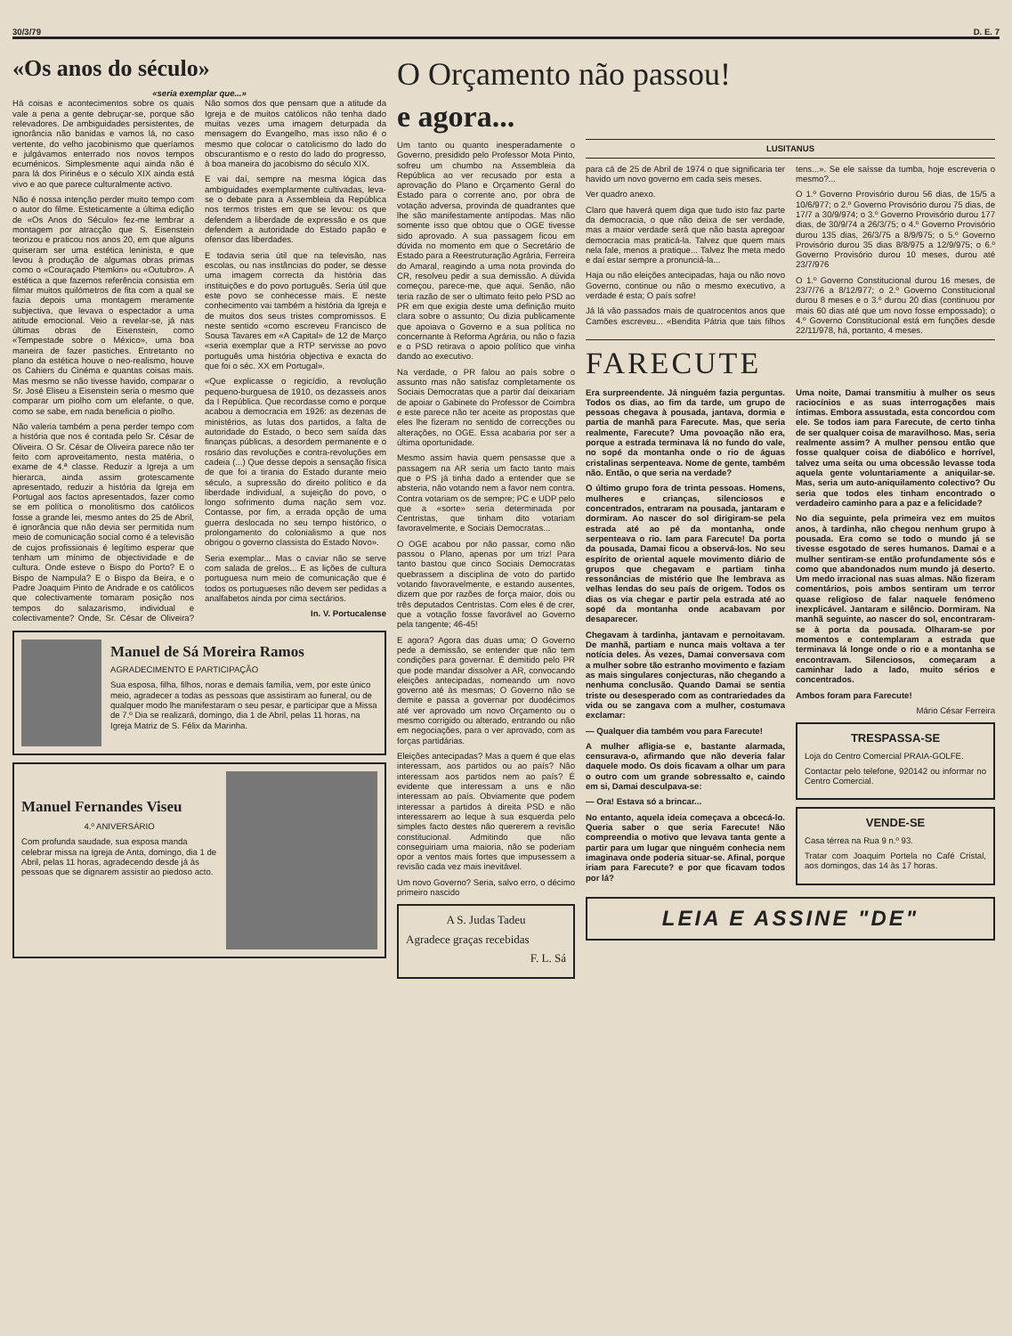30/3/79 D. E. 7
«Os anos do século»
«seria exemplar que...»
Há coisas e acontecimentos sobre os quais vale a pena a gente debruçar-se, porque são relevadores. De ambiguidades persistentes, de ignorância não banidas e vamos lá, no caso vertente, do velho jacobinismo que queríamos e julgávamos enterrado nos novos tempos ecuménicos. Simplesmente aqui ainda não é para lá dos Pirinéus e o século XIX ainda está vivo e ao que parece culturalmente activo.
Não é nossa intenção perder muito tempo com o autor do filme. Esteticamente a última edição de «Os Anos do Século» fez-me lembrar a montagem por atracção que S. Eisenstein teorizou e praticou nos anos 20, em que alguns quiseram ser uma estética leninista, e que levou à produção de algumas obras primas como o «Couraçado Ptemkin» ou «Outubro». A estética a que fazemos referência consistia em filmar muitos quilómetros de fita com a qual se fazia depois uma montagem meramente subjectiva, que levava o espectador a uma atitude emocional. Veio a revelar-se, já nas últimas obras de Eisenstein, como «Tempestade sobre o México», uma boa maneira de fazer pastiches. Entretanto no plano da estética houve o neo-realismo, houve os Cahiers du Cinéma e quantas coisas mais. Mas mesmo se não tivesse havido, comparar o Sr. José Eliseu a Eisenstein seria o mesmo que comparar um piolho com um elefante, o que, como se sabe, em nada beneficia o piolho.
Não valeria também a pena perder tempo com a história que nos é contada pelo Sr. César de Oliveira. O Sr. César de Oliveira parece não ter feito com aproveitamento, nesta matéria, o exame de 4.ª classe. Reduzir a Igreja a um hierarca, ainda assim grotescamente apresentado, reduzir a história da Igreja em Portugal aos factos apresentados, fazer como se em política o monolitismo dos católicos fosse a grande lei, mesmo antes do 25 de Abril, é ignorância que não devia ser permitida num meio de comunicação social como é a televisão de cujos profissionais é legítimo esperar que tenham um mínimo de objectividade e de cultura. Onde esteve o Bispo do Porto? E o Bispo de Nampula? E o Bispo da Beira, e o Padre Joaquim Pinto de Andrade e os católicos que colectivamente tomaram posição nos tempos do salazarismo, individual e colectivamente? Onde, Sr. César de Oliveira? Não somos dos que pensam que a atitude da Igreja e de muitos católicos não tenha dado muitas vezes uma imagem deturpada da mensagem do Evangelho, mas isso não é o mesmo que colocar o catolicismo do lado do obscurantismo e o resto do lado do progresso, à boa maneira do jacobismo do século XIX.
E vai daí, sempre na mesma lógica das ambiguidades exemplarmente cultivadas, leva-se o debate para a Assembleia da República nos termos tristes em que se levou: os que defendem a liberdade de expressão e os que defendem a autoridade do Estado papão e ofensor das liberdades.
E todavia seria útil que na televisão, nas escolas, ou nas instâncias do poder, se desse uma imagem correcta da história das instituições e do povo português. Seria útil que este povo se conhecesse mais. E neste conhecimento vai também a história da Igreja e de muitos dos seus tristes compromissos. E neste sentido «como escreveu Francisco de Sousa Tavares em «A Capital» de 12 de Março «seria exemplar que a RTP servisse ao povo português uma história objectiva e exacta do que foi o séc. XX em Portugal».
«Que explicasse o regicídio, a revolução pequeno-burguesa de 1910, os dezasseis anos da I República. Que recordasse como e porque acabou a democracia em 1926: as dezenas de ministérios, as lutas dos partidos, a falta de autoridade do Estado, o beco sem saída das finanças públicas, a desordem permanente e o rosário das revoluções e contra-revoluções em cadeia (...) Que desse depois a sensação física de que foi a tirania do Estado durante meio século, a supressão do direito político e da liberdade individual, a sujeição do povo, o longo sofrimento duma nação sem voz. Contasse, por fim, a errada opção de uma guerra deslocada no seu tempo histórico, o prolongamento do colonialismo a que nos obrigou o governo classista do Estado Novo».
Seria exemplar... Mas o caviar não se serve com salada de grelos... E as lições de cultura portuguesa num meio de comunicação que é todos os portugueses não devem ser pedidas a analfabetos ainda por cima sectários.
In. V. Portucalense
Manuel de Sá Moreira Ramos
AGRADECIMENTO E PARTICIPAÇÃO
Sua esposa, filha, filhos, noras e demais família, vem, por este único meio, agradecer a todas as pessoas que assistiram ao funeral, ou de qualquer modo lhe manifestaram o seu pesar, e participar que a Missa de 7.º Dia se realizará, domingo, dia 1 de Abril, pelas 11 horas, na Igreja Matriz de S. Félix da Marinha.
Manuel Fernandes Viseu
4.º ANIVERSÁRIO
Com profunda saudade, sua esposa manda celebrar missa na Igreja de Anta, domingo, dia 1 de Abril, pelas 11 horas, agradecendo desde já às pessoas que se dignarem assistir ao piedoso acto.
O Orçamento não passou!
e agora...
Um tanto ou quanto inesperadamente o Governo, presidido pelo Professor Mota Pinto, sofreu um chumbo na Assembleia da República ao ver recusado por esta a aprovação do Plano e Orçamento Geral do Estado para o corrente ano, por obra de votação adversa, provinda de quadrantes que lhe são manifestamente antípodas. Mas não somente isso que obtou que o OGE tivesse sido aprovado. A sua passagem ficou em dúvida no momento em que o Secretário de Estado para a Reestruturação Agrária, Ferreira do Amaral, reagindo a uma nota provinda do CR, resolveu pedir a sua demissão. A dúvida começou, parece-me, que aqui. Senão, não teria razão de ser o ultimato feito pelo PSD ao PR em que exigia deste uma definição muito clara sobre o assunto; Ou dizia publicamente que apoiava o Governo e a sua política no concernante à Reforma Agrária, ou não o fazia e o PSD retirava o apoio político que vinha dando ao executivo.
Na verdade, o PR falou ao país sobre o assunto mas não satisfaz completamente os Sociais Democratas que a partir daí deixariam de apoiar o Gabinete do Professor de Coimbra e este parece não ter aceite as propostas que eles lhe fizeram no sentido de correcções ou alterações, no OGE. Essa acabaria por ser a última oportunidade.
Mesmo assim havia quem pensasse que a passagem na AR seria um facto tanto mais que o PS já tinha dado a entender que se absteria, não votando nem a favor nem contra. Contra votariam os de sempre; PC e UDP pelo que a «sorte» seria determinada por Centristas, que tinham dito votariam favoravelmente, e Sociais Democratas...
O OGE acabou por não passar, como não passou o Plano, apenas por um triz! Para tanto bastou que cinco Sociais Democratas quebrassem a disciplina de voto do partido votando favoravelmente, e estando ausentes, dizem que por razões de força maior, dois ou três deputados Centristas. Com eles é de crer, que a votação fosse favorável ao Governo pela tangente; 46-45!
E agora? Agora das duas uma; O Governo pede a demissão, se entender que não tem condições para governar. É demitido pelo PR que pode mandar dissolver a AR, convocando eleições antecipadas, nomeando um novo governo até às mesmas; O Governo não se demite e passa a governar por duodécimos até ver aprovado um novo Orçamento ou o mesmo corrigido ou alterado, entrando ou não em negociações, para o ver aprovado, com as forças partidárias.
Eleições antecipadas? Mas a quem é que elas interessam, aos partidos ou ao país? Não interessam aos partidos nem ao país? É evidente que interessam a uns e não interessam ao país. Obviamente que podem interessar a partidos à direita PSD e não interessarem ao leque à sua esquerda pelo simples facto destes não quererem a revisão constitucional. Admitindo que não conseguiriam uma maioria, não se poderiam opor a ventos mais fortes que impusessem a revisão cada vez mais inevitável.
Um novo Governo? Seria, salvo erro, o décimo primeiro nascido
A S. Judas Tadeu
Agradece graças recebidas
F. L. Sá
LUSITANUS
para cá de 25 de Abril de 1974 o que significaria ter havido um novo governo em cada seis meses.
Ver quadro anexo.
Claro que haverá quem diga que tudo isto faz parte da democracia, o que não deixa de ser verdade, mas a maior verdade será que não basta apregoar democracia mas praticá-la. Talvez que quem mais nela fale, menos a pratique... Talvez lhe meta medo e daí estar sempre a pronunciá-la...
Haja ou não eleições antecipadas, haja ou não novo Governo, continue ou não o mesmo executivo, a verdade é esta; O país sofre!
Já lá vão passados mais de quatrocentos anos que Camões escreveu... «Bendita Pátria que tais filhos tens...». Se ele saísse da tumba, hoje escreveria o mesmo?...
O 1.º Governo Provisório durou 56 dias, de 15/5 a 10/6/977; o 2.º Governo Provisório durou 75 dias, de 17/7 a 30/9/974; o 3.º Governo Provisório durou 177 dias, de 30/9/74 a 26/3/75; o 4.º Governo Provisório durou 135 dias, 26/3/75 a 8/9/975; o 5.º Governo Provisório durou 35 dias 8/8/975 a 12/9/975; o 6.º Governo Provisório durou 10 meses, durou até 23/7/976
O 1.º Governo Constitucional durou 16 meses, de 23/7/76 a 8/12/977; o 2.º Governo Constitucional durou 8 meses e o 3.º durou 20 dias (continuou por mais 60 dias até que um novo fosse empossado); o 4.º Governo Constitucional está em funções desde 22/11/978, há, portanto, 4 meses.
FARECUTE
Era surpreendente. Já ninguém fazia perguntas. Todos os dias, ao fim da tarde, um grupo de pessoas chegava à pousada, jantava, dormia e partia de manhã para Farecute. Mas, que seria realmente, Farecute? Uma povoação não era, porque a estrada terminava lá no fundo do vale, no sopé da montanha onde o rio de águas cristalinas serpenteava. Nome de gente, também não. Então, o que seria na verdade?
O último grupo fora de trinta pessoas. Homens, mulheres e crianças, silenciosos e concentrados, entraram na pousada, jantaram e dormiram. Ao nascer do sol dirigiram-se pela estrada até ao pé da montanha, onde serpenteava o rio. Iam para Farecute! Da porta da pousada, Damai ficou a observá-los. No seu espírito de oriental aquele movimento diário de grupos que chegavam e partiam tinha ressonâncias de mistério que lhe lembrava as velhas lendas do seu país de origem. Todos os dias os via chegar e partir pela estrada até ao sopé da montanha onde acabavam por desaparecer.
Chegavam à tardinha, jantavam e pernoitavam. De manhã, partiam e nunca mais voltava a ter notícia deles. Às vezes, Damai conversava com a mulher sobre tão estranho movimento e faziam as mais singulares conjecturas, não chegando a nenhuma conclusão. Quando Damai se sentia triste ou desesperado com as contrariedades da vida ou se zangava com a mulher, costumava exclamar:
— Qualquer dia também vou para Farecute!
A mulher afligia-se e, bastante alarmada, censurava-o, afirmando que não deveria falar daquele modo. Os dois ficavam a olhar um para o outro com um grande sobressalto e, caindo em si, Damai desculpava-se:
— Ora! Estava só a brincar...
No entanto, aquela ideia começava a obcecá-lo. Queria saber o que seria Farecute! Não compreendia o motivo que levava tanta gente a partir para um lugar que ninguém conhecia nem imaginava onde poderia situar-se. Afinal, porque iriam para Farecute? e por que ficavam todos por lá?
Uma noite, Damai transmitiu à mulher os seus raciocínios e as suas interrogações mais íntimas. Embora assustada, esta concordou com ele. Se todos iam para Farecute, de certo tinha de ser qualquer coisa de maravilhoso. Mas, seria realmente assim? A mulher pensou então que fosse qualquer coisa de diabólico e horrível, talvez uma seita ou uma obcessão levasse toda aquela gente voluntariamente a aniquilar-se. Mas, seria um auto-aniquilamento colectivo? Ou seria que todos eles tinham encontrado o verdadeiro caminho para a paz e a felicidade?
No dia seguinte, pela primeira vez em muitos anos, à tardinha, não chegou nenhum grupo à pousada. Era como se todo o mundo já se tivesse esgotado de seres humanos. Damai e a mulher sentiram-se então profundamente sós e como que abandonados num mundo já deserto. Um medo irracional nas suas almas. Não fizeram comentários, pois ambos sentiram um terror quase religioso de falar naquele fenómeno inexplicável. Jantaram e silêncio. Dormiram. Na manhã seguinte, ao nascer do sol, encontraram-se à porta da pousada. Olharam-se por momentos e contemplaram a estrada que terminava lá longe onde o rio e a montanha se encontravam. Silenciosos, começaram a caminhar lado a lado, muito sérios e concentrados.
Ambos foram para Farecute!
Mário César Ferreira
TRESPASSA-SE
Loja do Centro Comercial PRAIA-GOLFE.
Contactar pelo telefone, 920142 ou informar no Centro Comercial.
VENDE-SE
Casa térrea na Rua 9 n.º 93.
Tratar com Joaquim Portela no Café Cristal, aos domingos, das 14 às 17 horas.
LEIA E ASSINE "DE"